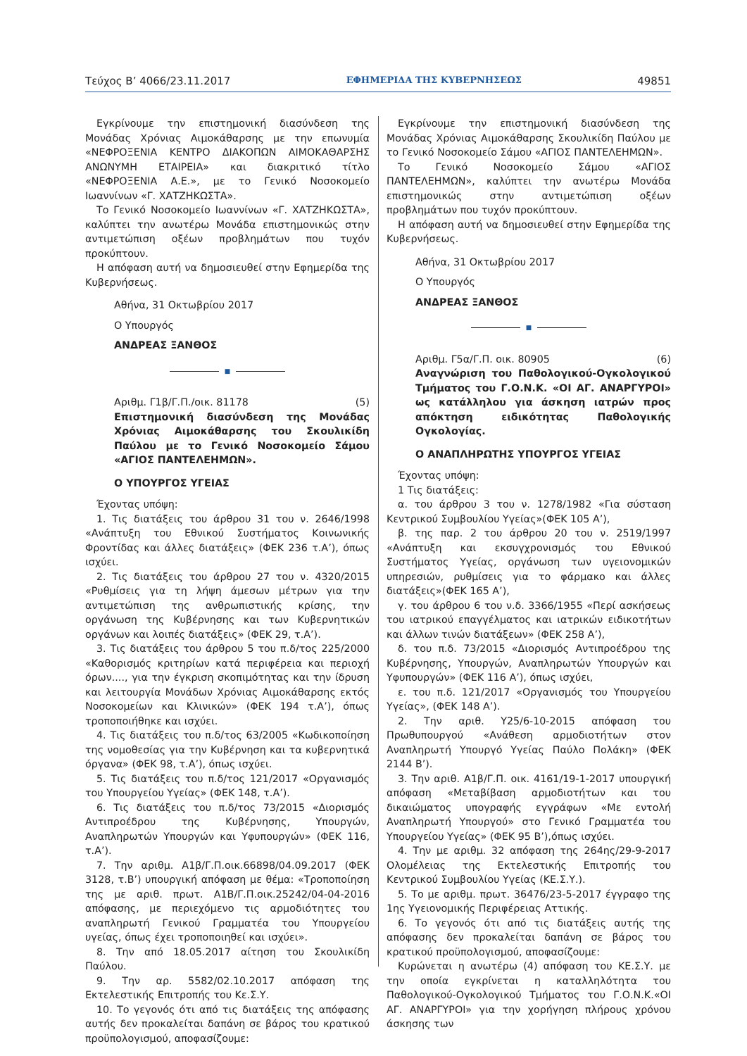Τεύχος Β’ 4066/23.11.2017 ΕΦΗΜΕΡΙΔΑ ΤΗΣ ΚΥΒΕΡΝΗΣΕΩΣ 49851
Εγκρίνουμε την επιστημονική διασύνδεση της Μονάδας Χρόνιας Αιμοκάθαρσης με την επωνυμία «ΝΕΦΡΟΞΕΝΙΑ ΚΕΝΤΡΟ ΔΙΑΚΟΠΩΝ ΑΙΜΟΚΑΘΑΡΣΗΣ ΑΝΩΝΥΜΗ ΕΤΑΙΡΕΙΑ» και διακριτικό τίτλο «ΝΕΦΡΟΞΕΝΙΑ Α.Ε.», με το Γενικό Νοσοκομείο Ιωαννίνων «Γ. ΧΑΤΖΗΚΩΣΤΑ».
Το Γενικό Νοσοκομείο Ιωαννίνων «Γ. ΧΑΤΖΗΚΩΣΤΑ», καλύπτει την ανωτέρω Μονάδα επιστημονικώς στην αντιμετώπιση οξέων προβλημάτων που τυχόν προκύπτουν.
Η απόφαση αυτή να δημοσιευθεί στην Εφημερίδα της Κυβερνήσεως.
Αθήνα, 31 Οκτωβρίου 2017
Ο Υπουργός
ΑΝΔΡΕΑΣ ΞΑΝΘΟΣ
■
Αριθμ. Γ1β/Γ.Π./οικ. 81178 (5)
Επιστημονική διασύνδεση της Μονάδας Χρόνιας Αιμοκάθαρσης του Σκουλικίδη Παύλου με το Γενικό Νοσοκομείο Σάμου «ΑΓΙΟΣ ΠΑΝΤΕΛΕΗΜΩΝ».
Ο ΥΠΟΥΡΓΟΣ ΥΓΕΙΑΣ
Έχοντας υπόψη:
1. Τις διατάξεις του άρθρου 31 του ν. 2646/1998 «Ανάπτυξη του Εθνικού Συστήματος Κοινωνικής Φροντίδας και άλλες διατάξεις» (ΦΕΚ 236 τ.Α’), όπως ισχύει.
2. Τις διατάξεις του άρθρου 27 του ν. 4320/2015 «Ρυθμίσεις για τη λήψη άμεσων μέτρων για την αντιμετώπιση της ανθρωπιστικής κρίσης, την οργάνωση της Κυβέρνησης και των Κυβερνητικών οργάνων και λοιπές διατάξεις» (ΦΕΚ 29, τ.Α’).
3. Τις διατάξεις του άρθρου 5 του π.δ/τος 225/2000 «Καθορισμός κριτηρίων κατά περιφέρεια και περιοχή όρων...., για την έγκριση σκοπιμότητας και την ίδρυση και λειτουργία Μονάδων Χρόνιας Αιμοκάθαρσης εκτός Νοσοκομείων και Κλινικών» (ΦΕΚ 194 τ.Α’), όπως τροποποιήθηκε και ισχύει.
4. Τις διατάξεις του π.δ/τος 63/2005 «Κωδικοποίηση της νομοθεσίας για την Κυβέρνηση και τα κυβερνητικά όργανα» (ΦΕΚ 98, τ.Α’), όπως ισχύει.
5. Τις διατάξεις του π.δ/τος 121/2017 «Οργανισμός του Υπουργείου Υγείας» (ΦΕΚ 148, τ.Α’).
6. Τις διατάξεις του π.δ/τος 73/2015 «Διορισμός Αντιπροέδρου της Κυβέρνησης, Υπουργών, Αναπληρωτών Υπουργών και Υφυπουργών» (ΦΕΚ 116, τ.Α’).
7. Την αριθμ. Α1β/Γ.Π.οικ.66898/04.09.2017 (ΦΕΚ 3128, τ.Β’) υπουργική απόφαση με θέμα: «Τροποποίηση της με αριθ. πρωτ. Α1Β/Γ.Π.οικ.25242/04-04-2016 απόφασης, με περιεχόμενο τις αρμοδιότητες του αναπληρωτή Γενικού Γραμματέα του Υπουργείου υγείας, όπως έχει τροποποιηθεί και ισχύει».
8. Την από 18.05.2017 αίτηση του Σκουλικίδη Παύλου.
9. Την αρ. 5582/02.10.2017 απόφαση της Εκτελεστικής Επιτροπής του Κε.Σ.Υ.
10. Το γεγονός ότι από τις διατάξεις της απόφασης αυτής δεν προκαλείται δαπάνη σε βάρος του κρατικού προϋπολογισμού, αποφασίζουμε:
Εγκρίνουμε την επιστημονική διασύνδεση της Μονάδας Χρόνιας Αιμοκάθαρσης Σκουλικίδη Παύλου με το Γενικό Νοσοκομείο Σάμου «ΑΓΙΟΣ ΠΑΝΤΕΛΕΗΜΩΝ».
Το Γενικό Νοσοκομείο Σάμου «ΑΓΙΟΣ ΠΑΝΤΕΛΕΗΜΩΝ», καλύπτει την ανωτέρω Μονάδα επιστημονικώς στην αντιμετώπιση οξέων προβλημάτων που τυχόν προκύπτουν.
Η απόφαση αυτή να δημοσιευθεί στην Εφημερίδα της Κυβερνήσεως.
Αθήνα, 31 Οκτωβρίου 2017
Ο Υπουργός
ΑΝΔΡΕΑΣ ΞΑΝΘΟΣ
■
Αριθμ. Γ5α/Γ.Π. οικ. 80905 (6)
Αναγνώριση του Παθολογικού-Ογκολογικού Τμήματος του Γ.Ο.Ν.Κ. «ΟΙ ΑΓ. ΑΝΑΡΓΥΡΟΙ» ως κατάλληλου για άσκηση ιατρών προς απόκτηση ειδικότητας Παθολογικής Ογκολογίας.
Ο ΑΝΑΠΛΗΡΩΤΗΣ ΥΠΟΥΡΓΟΣ ΥΓΕΙΑΣ
Έχοντας υπόψη:
1 Τις διατάξεις:
α. του άρθρου 3 του ν. 1278/1982 «Για σύσταση Κεντρικού Συμβουλίου Υγείας»(ΦΕΚ 105 Α’),
β. της παρ. 2 του άρθρου 20 του ν. 2519/1997 «Ανάπτυξη και εκσυγχρονισμός του Εθνικού Συστήματος Υγείας, οργάνωση των υγειονομικών υπηρεσιών, ρυθμίσεις για το φάρμακο και άλλες διατάξεις»(ΦΕΚ 165 Α’),
γ. του άρθρου 6 του ν.δ. 3366/1955 «Περί ασκήσεως του ιατρικού επαγγέλματος και ιατρικών ειδικοτήτων και άλλων τινών διατάξεων» (ΦΕΚ 258 Α’),
δ. του π.δ. 73/2015 «Διορισμός Αντιπροέδρου της Κυβέρνησης, Υπουργών, Αναπληρωτών Υπουργών και Υφυπουργών» (ΦΕΚ 116 Α’), όπως ισχύει,
ε. του π.δ. 121/2017 «Οργανισμός του Υπουργείου Υγείας», (ΦΕΚ 148 Α’).
2. Την αριθ. Υ25/6-10-2015 απόφαση του Πρωθυπουργού «Ανάθεση αρμοδιοτήτων στον Αναπληρωτή Υπουργό Υγείας Παύλο Πολάκη» (ΦΕΚ 2144 Β’).
3. Την αριθ. Α1β/Γ.Π. οικ. 4161/19-1-2017 υπουργική απόφαση «Μεταβίβαση αρμοδιοτήτων και του δικαιώματος υπογραφής εγγράφων «Με εντολή Αναπληρωτή Υπουργού» στο Γενικό Γραμματέα του Υπουργείου Υγείας» (ΦΕΚ 95 Β’),όπως ισχύει.
4. Την με αριθμ. 32 απόφαση της 264ης/29-9-2017 Ολομέλειας της Εκτελεστικής Επιτροπής του Κεντρικού Συμβουλίου Υγείας (ΚΕ.Σ.Υ.).
5. Το με αριθμ. πρωτ. 36476/23-5-2017 έγγραφο της 1ης Υγειονομικής Περιφέρειας Αττικής.
6. Το γεγονός ότι από τις διατάξεις αυτής της απόφασης δεν προκαλείται δαπάνη σε βάρος του κρατικού προϋπολογισμού, αποφασίζουμε:
Κυρώνεται η ανωτέρω (4) απόφαση του ΚΕ.Σ.Υ. με την οποία εγκρίνεται η καταλληλότητα του Παθολογικού-Ογκολογικού Τμήματος του Γ.Ο.Ν.Κ.«ΟΙ ΑΓ. ΑΝΑΡΓΥΡΟΙ» για την χορήγηση πλήρους χρόνου άσκησης των